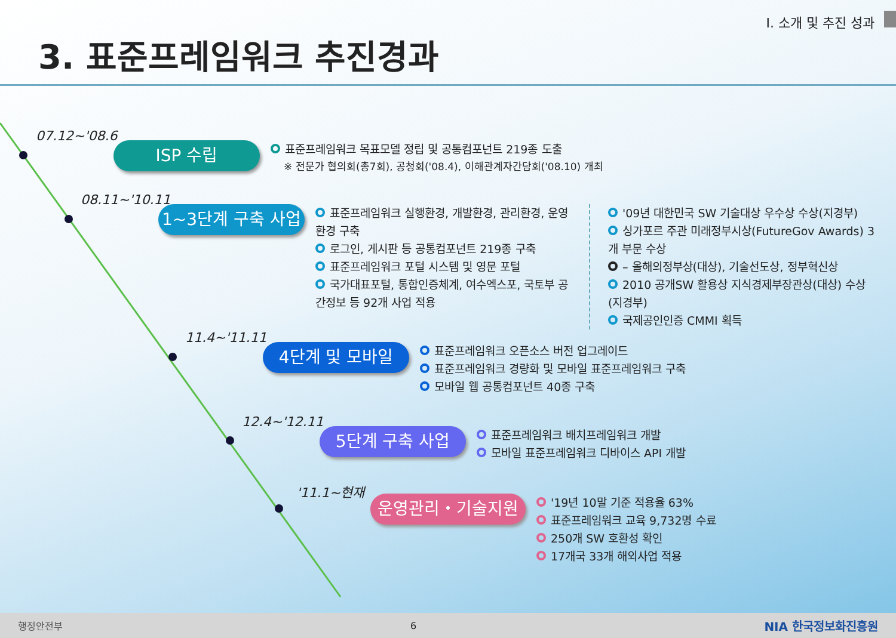I. 소개 및 추진 성과
3. 표준프레임워크 추진경과
07.12~'08.6
ISP 수립
표준프레임워크 목표모델 정립 및 공통컴포넌트 219종 도출
※ 전문가 협의회(총7회), 공청회('08.4), 이해관계자간담회('08.10) 개최
08.11~'10.11
1~3단계 구축 사업
표준프레임워크 실행환경, 개발환경, 관리환경, 운영환경 구축
로그인, 게시판 등 공통컴포넌트 219종 구축
표준프레임워크 포털 시스템 및 영문 포털
국가대표포털, 통합인증체계, 여수엑스포, 국토부 공간정보 등 92개 사업 적용
'09년 대한민국 SW 기술대상 우수상 수상(지경부)
싱가포르 주관 미래정부시상(FutureGov Awards) 3개 부문 수상
– 올해의정부상(대상), 기술선도상, 정부혁신상
2010 공개SW 활용상 지식경제부장관상(대상) 수상 (지경부)
국제공인인증 CMMI 획득
11.4~'11.11
4단계 및 모바일
표준프레임워크 오픈소스 버전 업그레이드
표준프레임워크 경량화 및 모바일 표준프레임워크 구축
모바일 웹 공통컴포넌트 40종 구축
12.4~'12.11
5단계 구축 사업
표준프레임워크 배치프레임워크 개발
모바일 표준프레임워크 디바이스 API 개발
'11.1~현재
운영관리・기술지원
'19년 10말 기준 적용율 63%
표준프레임워크 교육 9,732명 수료
250개 SW 호환성 확인
17개국 33개 해외사업 적용
행정안전부 6 NIA 한국정보화진흥원